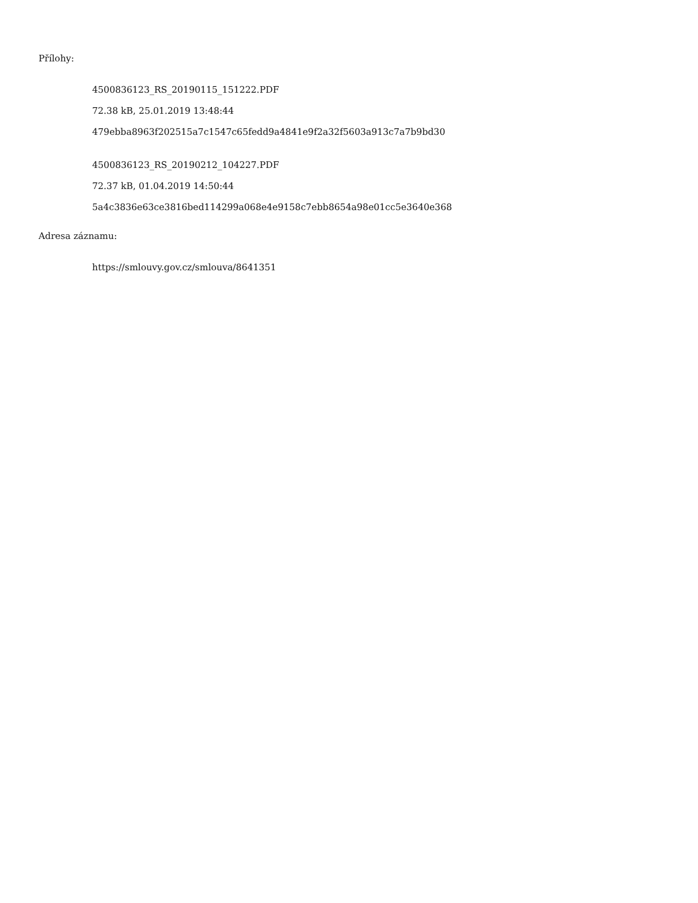Přílohy:
4500836123_RS_20190115_151222.PDF
72.38 kB, 25.01.2019 13:48:44
479ebba8963f202515a7c1547c65fedd9a4841e9f2a32f5603a913c7a7b9bd30
4500836123_RS_20190212_104227.PDF
72.37 kB, 01.04.2019 14:50:44
5a4c3836e63ce3816bed114299a068e4e9158c7ebb8654a98e01cc5e3640e368
Adresa záznamu:
https://smlouvy.gov.cz/smlouva/8641351